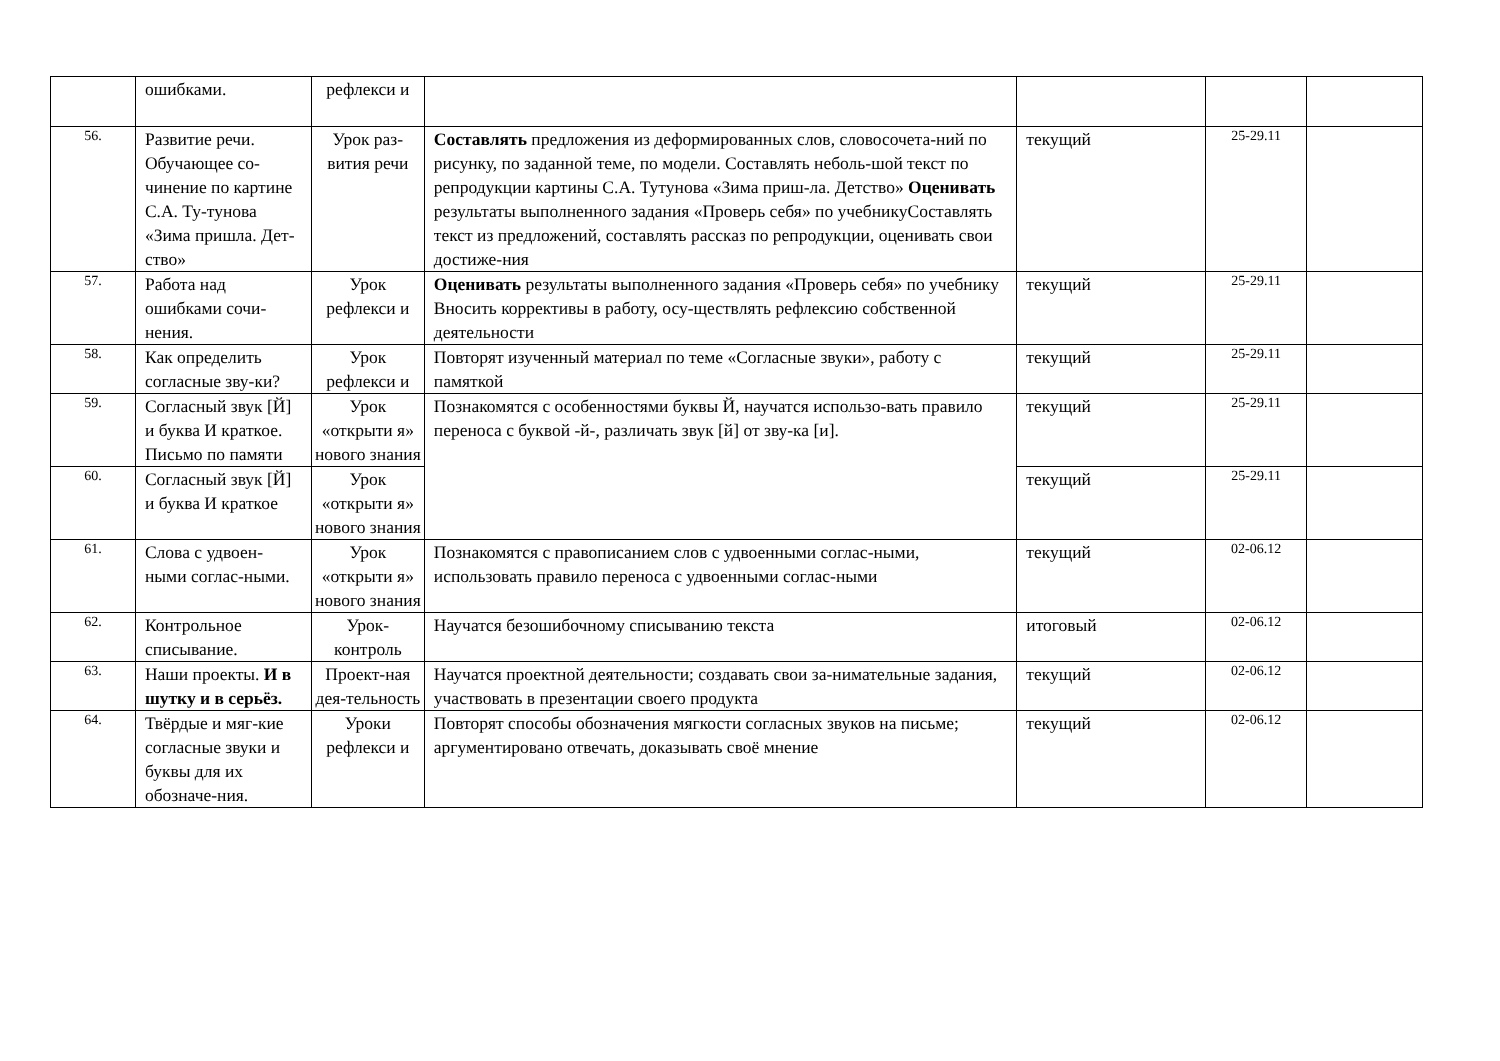| | ошибками. | рефлекси и | | | | |
| 56. | Развитие речи. Обучающее со-чинение по картине С.А. Ту-тунова «Зима пришла. Дет-ство» | Урок раз-вития речи | Составлять предложения из деформированных слов, словосочета-ний по рисунку, по заданной теме, по модели. Составлять неболь-шой текст по репродукции картины С.А. Тутунова «Зима приш-ла. Детство» Оценивать результаты выполненного задания «Проверь себя» по учебнику Составлять текст из предложений, составлять рассказ по репродукции, оценивать свои достиже-ния | текущий | 25-29.11 | |
| 57. | Работа над ошибками сочи-нения. | Урок рефлекси и | Оценивать результаты выполненного задания «Проверь себя» по учебнику Вносить коррективы в работу, осу-ществлять рефлексию собственной деятельности | текущий | 25-29.11 | |
| 58. | Как определить согласные зву-ки? | Урок рефлекси и | Повторят изученный материал по теме «Согласные звуки», работу с памяткой | текущий | 25-29.11 | |
| 59. | Согласный звук [Й] и буква И краткое. Письмо по памяти | Урок «открыти я» нового знания | Познакомятся с особенностями буквы Й, научатся использо-вать правило переноса с буквой -й-, различать звук [й] от зву-ка [и]. | текущий | 25-29.11 | |
| 60. | Согласный звук [Й] и буква И краткое | Урок «открыти я» нового знания | | текущий | 25-29.11 | |
| 61. | Слова с удвоен-ными соглас-ными. | Урок «открыти я» нового знания | Познакомятся с правописанием слов с удвоенными соглас-ными, использовать правило переноса с удвоенными соглас-ными | текущий | 02-06.12 | |
| 62. | Контрольное списывание. | Урок-контроль | Научатся безошибочному списыванию текста | итоговый | 02-06.12 | |
| 63. | Наши проекты. И в шутку и в серьёз. | Проект-ная дея-тельность | Научатся проектной деятельности; создавать свои за-нимательные задания, участвовать в презентации своего продукта | текущий | 02-06.12 | |
| 64. | Твёрдые и мяг-кие согласные звуки и буквы для их обозначе-ния. | Уроки рефлекси и | Повторят способы обозначения мягкости согласных звуков на письме; аргументировано отвечать, доказывать своё мнение | текущий | 02-06.12 | |